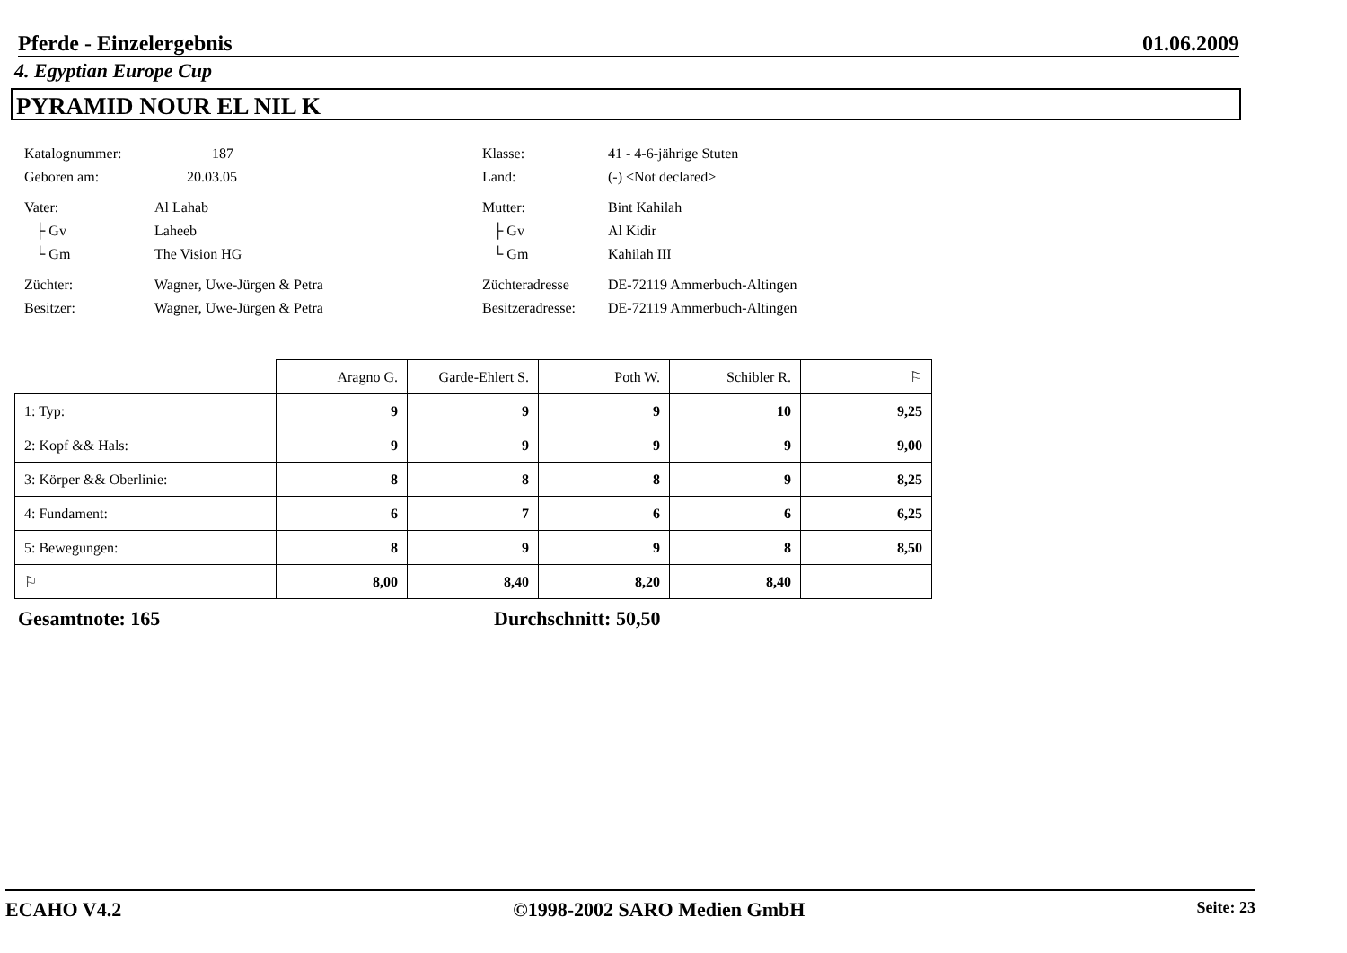Pferde - Einzelergebnis 01.06.2009
4. Egyptian Europe Cup
PYRAMID NOUR EL NIL K
Katalognummer: 187 Klasse: 41 - 4-6-jährige Stuten
Geboren am: 20.03.05 Land: (-) <Not declared>
Vater: Al Lahab Mutter: Bint Kahilah
├ Gv Laheeb ├ Gv Al Kidir
└ Gm The Vision HG └ Gm Kahilah III
Züchter: Wagner, Uwe-Jürgen & Petra Züchteradresse DE-72119 Ammerbuch-Altingen
Besitzer: Wagner, Uwe-Jürgen & Petra Besitzeradresse: DE-72119 Ammerbuch-Altingen
| | Aragno G. | Garde-Ehlert S. | Poth W. | Schibler R. | ⚐ |
| --- | --- | --- | --- | --- | --- |
| 1: Typ: | 9 | 9 | 9 | 10 | 9,25 |
| 2: Kopf && Hals: | 9 | 9 | 9 | 9 | 9,00 |
| 3: Körper && Oberlinie: | 8 | 8 | 8 | 9 | 8,25 |
| 4: Fundament: | 6 | 7 | 6 | 6 | 6,25 |
| 5: Bewegungen: | 8 | 9 | 9 | 8 | 8,50 |
| ⚐ | 8,00 | 8,40 | 8,20 | 8,40 | |
Gesamtnote: 165 Durchschnitt: 50,50
ECAHO V4.2 ©1998-2002 SARO Medien GmbH Seite: 23